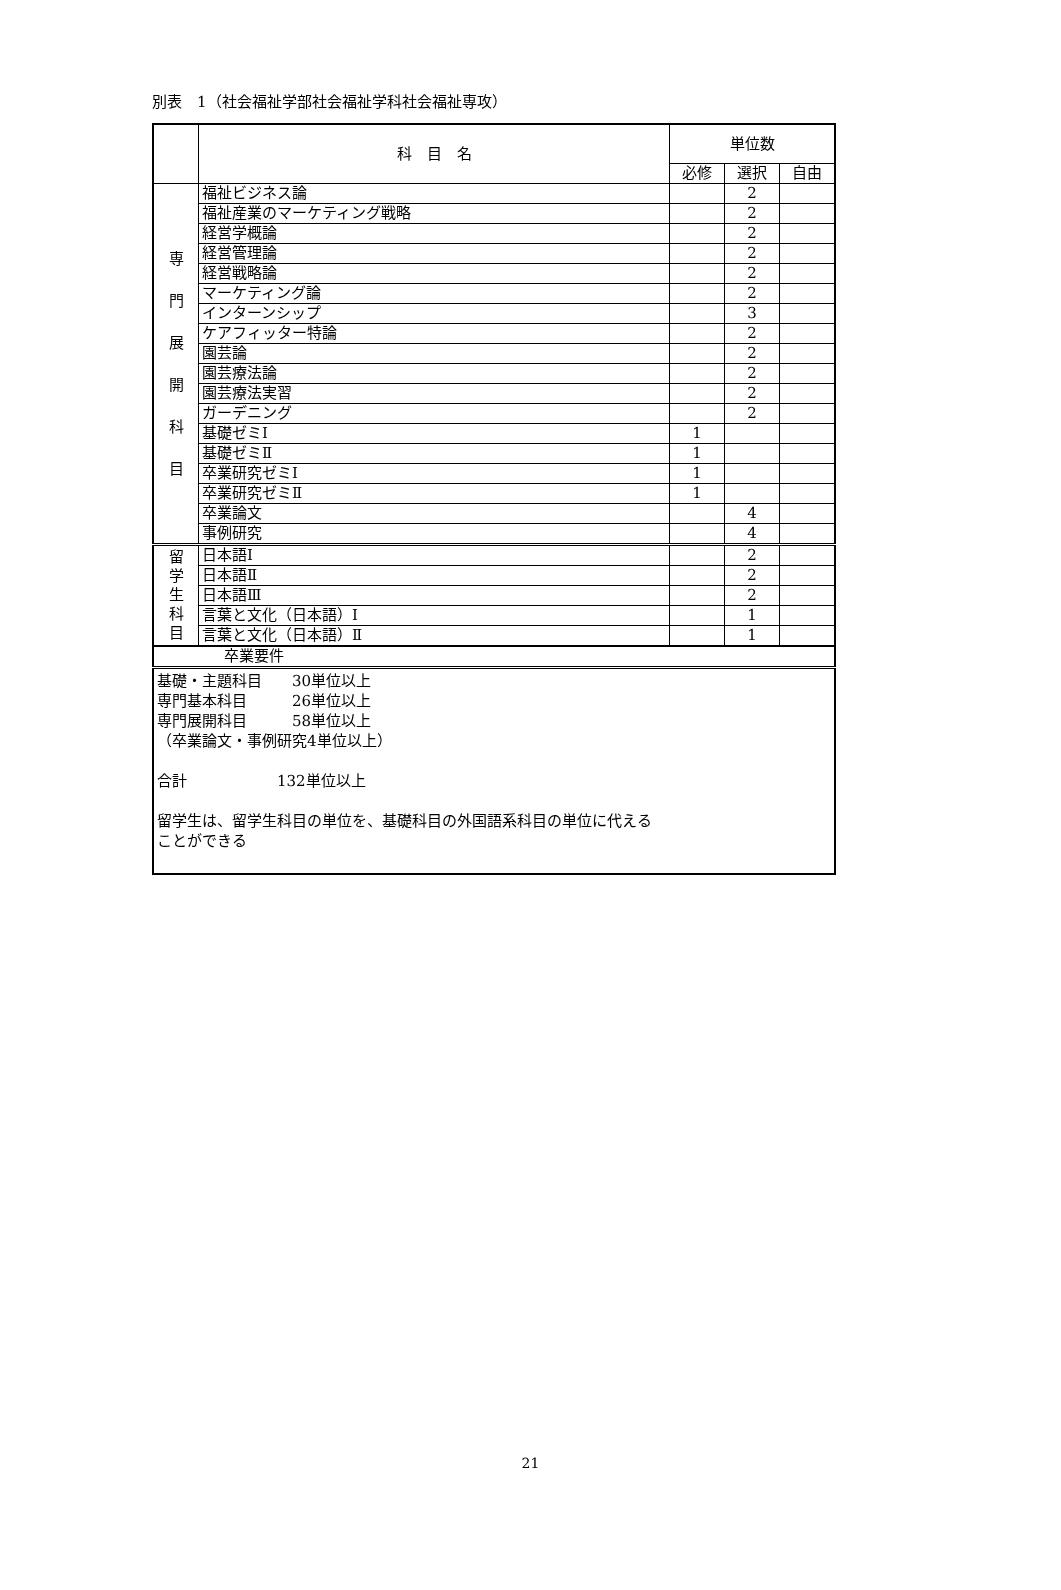別表　1（社会福祉学部社会福祉学科社会福祉専攻）
| | 科 目 名 | 単位数 | | |
| --- | --- | --- | --- | --- |
| | | 必修 | 選択 | 自由 |
| 専 門 展 開 科 目 | 福祉ビジネス論 | | 2 | |
| | 福祉産業のマーケティング戦略 | | 2 | |
| | 経営学概論 | | 2 | |
| | 経営管理論 | | 2 | |
| | 経営戦略論 | | 2 | |
| | マーケティング論 | | 2 | |
| | インターンシップ | | 3 | |
| | ケアフィッター特論 | | 2 | |
| | 園芸論 | | 2 | |
| | 園芸療法論 | | 2 | |
| | 園芸療法実習 | | 2 | |
| | ガーデニング | | 2 | |
| | 基礎ゼミⅠ | 1 | | |
| | 基礎ゼミⅡ | 1 | | |
| | 卒業研究ゼミⅠ | 1 | | |
| | 卒業研究ゼミⅡ | 1 | | |
| | 卒業論文 | | 4 | |
| | 事例研究 | | 4 | |
| 留 学 生 科 目 | 日本語Ⅰ | | 2 | |
| | 日本語Ⅱ | | 2 | |
| | 日本語Ⅲ | | 2 | |
| | 言葉と文化（日本語）Ⅰ | | 1 | |
| | 言葉と文化（日本語）Ⅱ | | 1 | |
| 卒業要件 | | | | |
| 基礎・主題科目 30単位以上 専門基本科目 26単位以上 専門展開科目 58単位以上 （卒業論文・事例研究4単位以上） 合計 132単位以上 留学生は、留学生科目の単位を、基礎科目の外国語系科目の単位に代える ことができる | | | | |
21